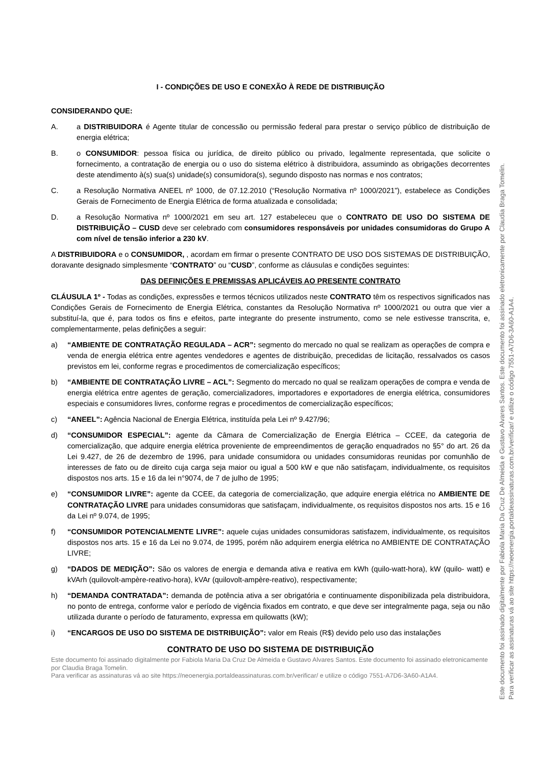I - CONDIÇÕES DE USO E CONEXÃO À REDE DE DISTRIBUIÇÃO
CONSIDERANDO QUE:
A. a DISTRIBUIDORA é Agente titular de concessão ou permissão federal para prestar o serviço público de distribuição de energia elétrica;
B. o CONSUMIDOR: pessoa física ou jurídica, de direito público ou privado, legalmente representada, que solicite o fornecimento, a contratação de energia ou o uso do sistema elétrico à distribuidora, assumindo as obrigações decorrentes deste atendimento à(s) sua(s) unidade(s) consumidora(s), segundo disposto nas normas e nos contratos;
C. a Resolução Normativa ANEEL nº 1000, de 07.12.2010 (“Resolução Normativa nº 1000/2021”), estabelece as Condições Gerais de Fornecimento de Energia Elétrica de forma atualizada e consolidada;
D. a Resolução Normativa nº 1000/2021 em seu art. 127 estabeleceu que o CONTRATO DE USO DO SISTEMA DE DISTRIBUIÇÃO – CUSD deve ser celebrado com consumidores responsáveis por unidades consumidoras do Grupo A com nível de tensão inferior a 230 kV.
A DISTRIBUIDORA e o CONSUMIDOR, , acordam em firmar o presente CONTRATO DE USO DOS SISTEMAS DE DISTRIBUIÇÃO, doravante designado simplesmente “CONTRATO” ou “CUSD”, conforme as cláusulas e condições seguintes:
DAS DEFINIÇÕES E PREMISSAS APLICÁVEIS AO PRESENTE CONTRATO
CLÁUSULA 1º - Todas as condições, expressões e termos técnicos utilizados neste CONTRATO têm os respectivos significados nas Condições Gerais de Fornecimento de Energia Elétrica, constantes da Resolução Normativa nº 1000/2021 ou outra que vier a substituí-la, que é, para todos os fins e efeitos, parte integrante do presente instrumento, como se nele estivesse transcrita, e, complementarmente, pelas definições a seguir:
a) “AMBIENTE DE CONTRATAÇÃO REGULADA – ACR”: segmento do mercado no qual se realizam as operações de compra e venda de energia elétrica entre agentes vendedores e agentes de distribuição, precedidas de licitação, ressalvados os casos previstos em lei, conforme regras e procedimentos de comercialização específicos;
b) “AMBIENTE DE CONTRATAÇÃO LIVRE – ACL”: Segmento do mercado no qual se realizam operações de compra e venda de energia elétrica entre agentes de geração, comercializadores, importadores e exportadores de energia elétrica, consumidores especiais e consumidores livres, conforme regras e procedimentos de comercialização específicos;
c) “ANEEL”: Agência Nacional de Energia Elétrica, instituída pela Lei nº 9.427/96;
d) “CONSUMIDOR ESPECIAL”: agente da Câmara de Comercialização de Energia Elétrica – CCEE, da categoria de comercialização, que adquire energia elétrica proveniente de empreendimentos de geração enquadrados no §5° do art. 26 da Lei 9.427, de 26 de dezembro de 1996, para unidade consumidora ou unidades consumidoras reunidas por comunhão de interesses de fato ou de direito cuja carga seja maior ou igual a 500 kW e que não satisfaçam, individualmente, os requisitos dispostos nos arts. 15 e 16 da lei n°9074, de 7 de julho de 1995;
e) “CONSUMIDOR LIVRE”: agente da CCEE, da categoria de comercialização, que adquire energia elétrica no AMBIENTE DE CONTRATAÇÃO LIVRE para unidades consumidoras que satisfaçam, individualmente, os requisitos dispostos nos arts. 15 e 16 da Lei nº 9.074, de 1995;
f) “CONSUMIDOR POTENCIALMENTE LIVRE”: aquele cujas unidades consumidoras satisfazem, individualmente, os requisitos dispostos nos arts. 15 e 16 da Lei no 9.074, de 1995, porém não adquirem energia elétrica no AMBIENTE DE CONTRATAÇÃO LIVRE;
g) “DADOS DE MEDIÇÃO”: São os valores de energia e demanda ativa e reativa em kWh (quilo-watt-hora), kW (quilo- watt) e kVArh (quilovolt-ampère-reativo-hora), kVAr (quilovolt-ampère-reativo), respectivamente;
h) “DEMANDA CONTRATADA”: demanda de potência ativa a ser obrigatória e continuamente disponibilizada pela distribuidora, no ponto de entrega, conforme valor e período de vigência fixados em contrato, e que deve ser integralmente paga, seja ou não utilizada durante o período de faturamento, expressa em quilowatts (kW);
i) “ENCARGOS DE USO DO SISTEMA DE DISTRIBUIÇÃO”: valor em Reais (R$) devido pelo uso das instalações
CONTRATO DE USO DO SISTEMA DE DISTRIBUIÇÃO
Este documento foi assinado digitalmente por Fabiola Maria Da Cruz De Almeida e Gustavo Alvares Santos. Este documento foi assinado eletronicamente por Claudia Braga Tomelin.
Para verificar as assinaturas vá ao site https://neoenergia.portaldeassinaturas.com.br/verificar/ e utilize o código 7551-A7D6-3A60-A1A4.
Este documento foi assinado digitalmente por Fabiola Maria Da Cruz De Almeida e Gustavo Alvares Santos. Este documento foi assinado eletronicamente por Claudia Braga Tomelin.
Para verificar as assinaturas vá ao site https://neoenergia.portaldeassinaturas.com.br/verificar/ e utilize o código 7551-A7D6-3A60-A1A4.